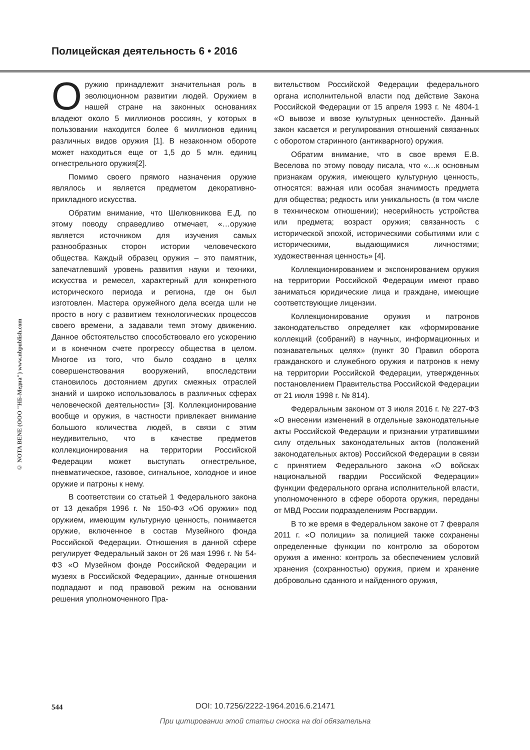Полицейская деятельность 6 • 2016
© NOTA BENE (ООО "НБ-Медиа") www.nbpublish.com
Оружию принадлежит значительная роль в эволюционном развитии людей. Оружием в нашей стране на законных основаниях владеют около 5 миллионов россиян, у которых в пользовании находится более 6 миллионов единиц различных видов оружия [1]. В незаконном обороте может находиться еще от 1,5 до 5 млн. единиц огнестрельного оружия[2].
Помимо своего прямого назначения оружие являлось и является предметом декоративно-прикладного искусства.
Обратим внимание, что Шелковникова Е.Д. по этому поводу справедливо отмечает, «…оружие является источником для изучения самых разнообразных сторон истории человеческого общества. Каждый образец оружия – это памятник, запечатлевший уровень развития науки и техники, искусства и ремесел, характерный для конкретного исторического периода и региона, где он был изготовлен. Мастера оружейного дела всегда шли не просто в ногу с развитием технологических процессов своего времени, а задавали темп этому движению. Данное обстоятельство способствовало его ускорению и в конечном счете прогрессу общества в целом. Многое из того, что было создано в целях совершенствования вооружений, впоследствии становилось достоянием других смежных отраслей знаний и широко использовалось в различных сферах человеческой деятельности» [3]. Коллекционирование вообще и оружия, в частности привлекает внимание большого количества людей, в связи с этим неудивительно, что в качестве предметов коллекционирования на территории Российской Федерации может выступать огнестрельное, пневматическое, газовое, сигнальное, холодное и иное оружие и патроны к нему.
В соответствии со статьей 1 Федерального закона от 13 декабря 1996 г. № 150-ФЗ «Об оружии» под оружием, имеющим культурную ценность, понимается оружие, включенное в состав Музейного фонда Российской Федерации. Отношения в данной сфере регулирует Федеральный закон от 26 мая 1996 г. № 54-ФЗ «О Музейном фонде Российской Федерации и музеях в Российской Федерации», данные отношения подпадают и под правовой режим на основании решения уполномоченного Пра-
вительством Российской Федерации федерального органа исполнительной власти под действие Закона Российской Федерации от 15 апреля 1993 г. № 4804-1 «О вывозе и ввозе культурных ценностей». Данный закон касается и регулирования отношений связанных с оборотом старинного (антикварного) оружия.
Обратим внимание, что в свое время Е.В. Веселова по этому поводу писала, что «…к основным признакам оружия, имеющего культурную ценность, относятся: важная или особая значимость предмета для общества; редкость или уникальность (в том числе в техническом отношении); несерийность устройства или предмета; возраст оружия; связанность с исторической эпохой, историческими событиями или с историческими, выдающимися личностями; художественная ценность» [4].
Коллекционированием и экспонированием оружия на территории Российской Федерации имеют право заниматься юридические лица и граждане, имеющие соответствующие лицензии.
Коллекционирование оружия и патронов законодательство определяет как «формирование коллекций (собраний) в научных, информационных и познавательных целях» (пункт 30 Правил оборота гражданского и служебного оружия и патронов к нему на территории Российской Федерации, утвержденных постановлением Правительства Российской Федерации от 21 июля 1998 г. № 814).
Федеральным законом от 3 июля 2016 г. № 227-ФЗ «О внесении изменений в отдельные законодательные акты Российской Федерации и признании утратившими силу отдельных законодательных актов (положений законодательных актов) Российской Федерации в связи с принятием Федерального закона «О войсках национальной гвардии Российской Федерации» функции федерального органа исполнительной власти, уполномоченного в сфере оборота оружия, переданы от МВД России подразделениям Росгвардии.
В то же время в Федеральном законе от 7 февраля 2011 г. «О полиции» за полицией также сохранены определенные функции по контролю за оборотом оружия а именно: контроль за обеспечением условий хранения (сохранностью) оружия, прием и хранение добровольно сданного и найденного оружия,
544
DOI: 10.7256/2222-1964.2016.6.21471
При цитировании этой статьи сноска на doi обязательна